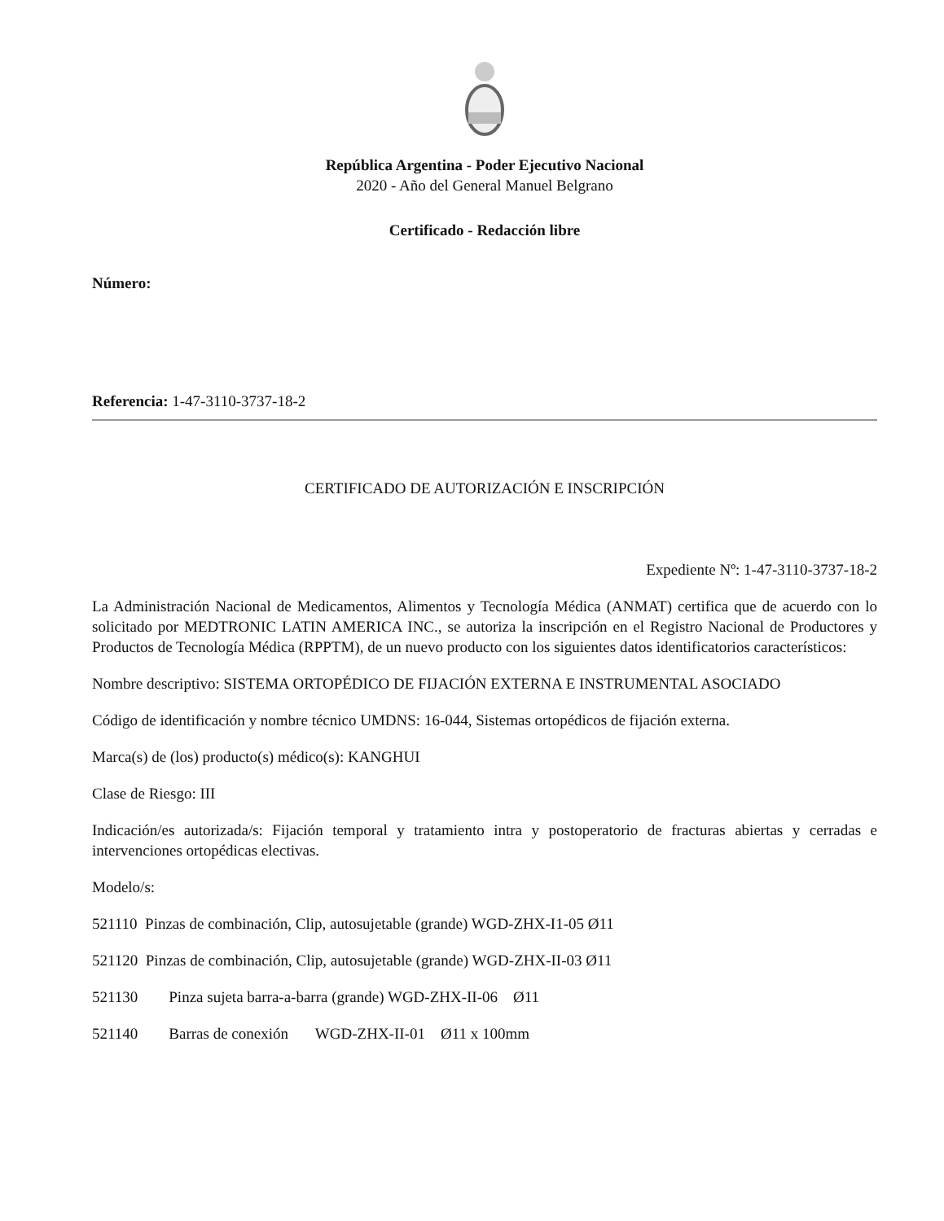República Argentina - Poder Ejecutivo Nacional
2020 - Año del General Manuel Belgrano
Certificado - Redacción libre
Número:
Referencia: 1-47-3110-3737-18-2
CERTIFICADO DE AUTORIZACIÓN E INSCRIPCIÓN
Expediente Nº: 1-47-3110-3737-18-2
La Administración Nacional de Medicamentos, Alimentos y Tecnología Médica (ANMAT) certifica que de acuerdo con lo solicitado por MEDTRONIC LATIN AMERICA INC., se autoriza la inscripción en el Registro Nacional de Productores y Productos de Tecnología Médica (RPPTM), de un nuevo producto con los siguientes datos identificatorios característicos:
Nombre descriptivo: SISTEMA ORTOPÉDICO DE FIJACIÓN EXTERNA E INSTRUMENTAL ASOCIADO
Código de identificación y nombre técnico UMDNS: 16-044, Sistemas ortopédicos de fijación externa.
Marca(s) de (los) producto(s) médico(s): KANGHUI
Clase de Riesgo: III
Indicación/es autorizada/s: Fijación temporal y tratamiento intra y postoperatorio de fracturas abiertas y cerradas e intervenciones ortopédicas electivas.
Modelo/s:
521110 Pinzas de combinación, Clip, autosujetable (grande) WGD-ZHX-I1-05 Ø11
521120 Pinzas de combinación, Clip, autosujetable (grande) WGD-ZHX-II-03 Ø11
521130 Pinza sujeta barra-a-barra (grande) WGD-ZHX-II-06 Ø11
521140 Barras de conexión WGD-ZHX-II-01 Ø11 x 100mm